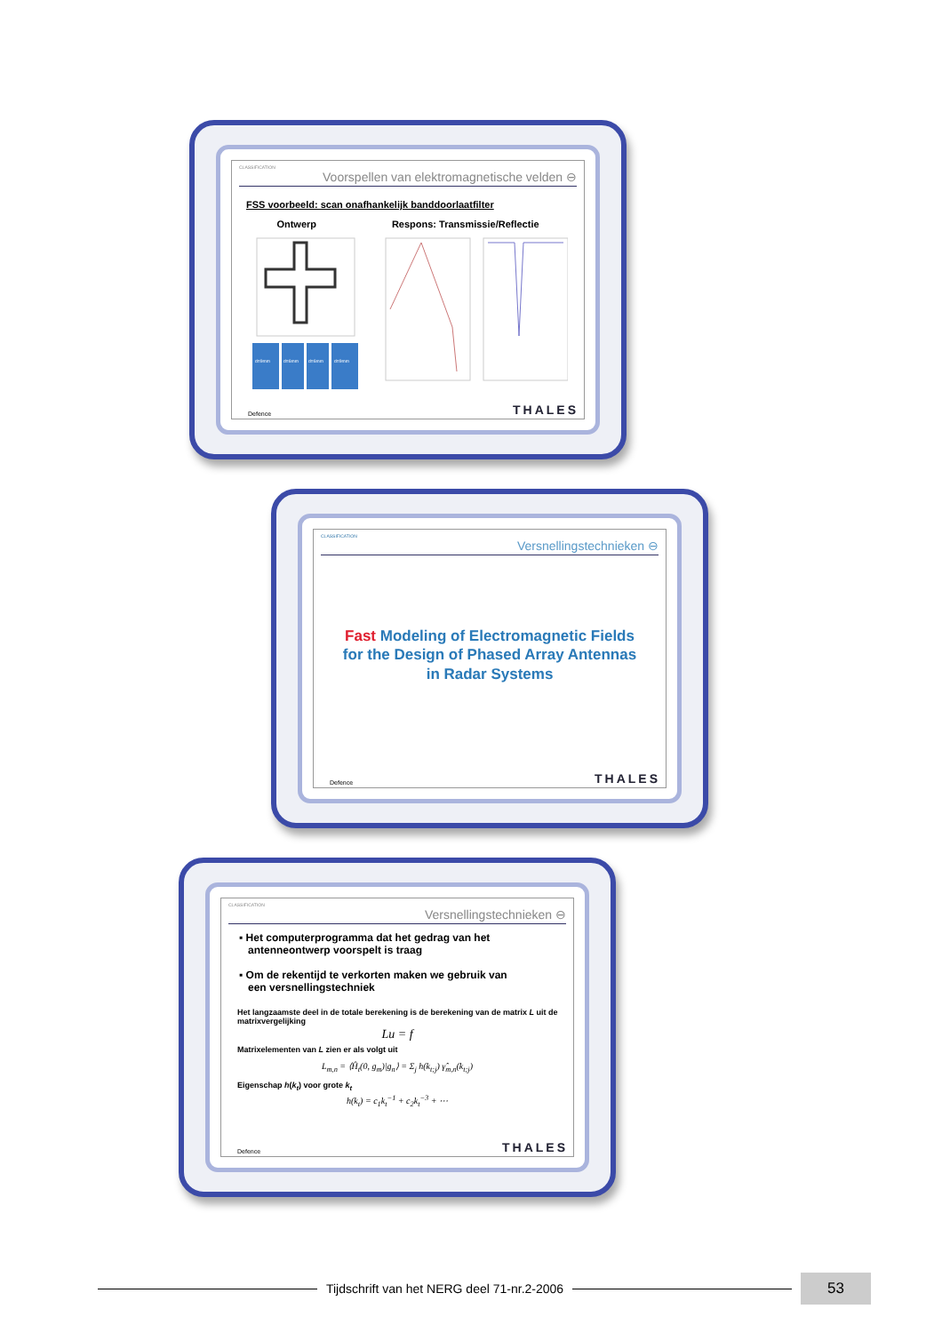CLASSIFICATION
Voorspellen van elektromagnetische velden ⊖
FSS voorbeeld: scan onafhankelijk banddoorlaatfilter
Ontwerp Respons: Transmissie/Reflectie
d=9mm
d=6mm
d=6mm
d=9mm
Defence THALES
CLASSIFICATION
Versnellingstechnieken ⊖
Fast Modeling of Electromagnetic Fields
for the Design of Phased Array Antennas
in Radar Systems
Defence THALES
CLASSIFICATION
Versnellingstechnieken ⊖
▪ Het computerprogramma dat het gedrag van het
antenneontwerp voorspelt is traag
▪ Om de rekentijd te verkorten maken we gebruik van
een versnellingstechniek
Het langzaamste deel in de totale berekening is de berekening van de matrix L uit de matrixvergelijking
Lu = f
Matrixelementen van L zien er als volgt uit
L<sub>m,n</sub> = ⟨Ĥ<sub>t</sub>(0, g<sub>m</sub>)|g<sub>n</sub>⟩ = Σ<sub>j</sub> h(k<sub>t;j</sub>) γ̂<sub>m,n</sub>(k<sub>t;j</sub>)
Eigenschap h(k<sub>t</sub>) voor grote k<sub>t</sub>
h(k<sub>t</sub>) = c<sub>1</sub>k<sub>t</sub><sup>−1</sup> + c<sub>2</sub>k<sub>t</sub><sup>−3</sup> + ⋯
Defence THALES
Tijdschrift van het NERG deel 71-nr.2-2006 53